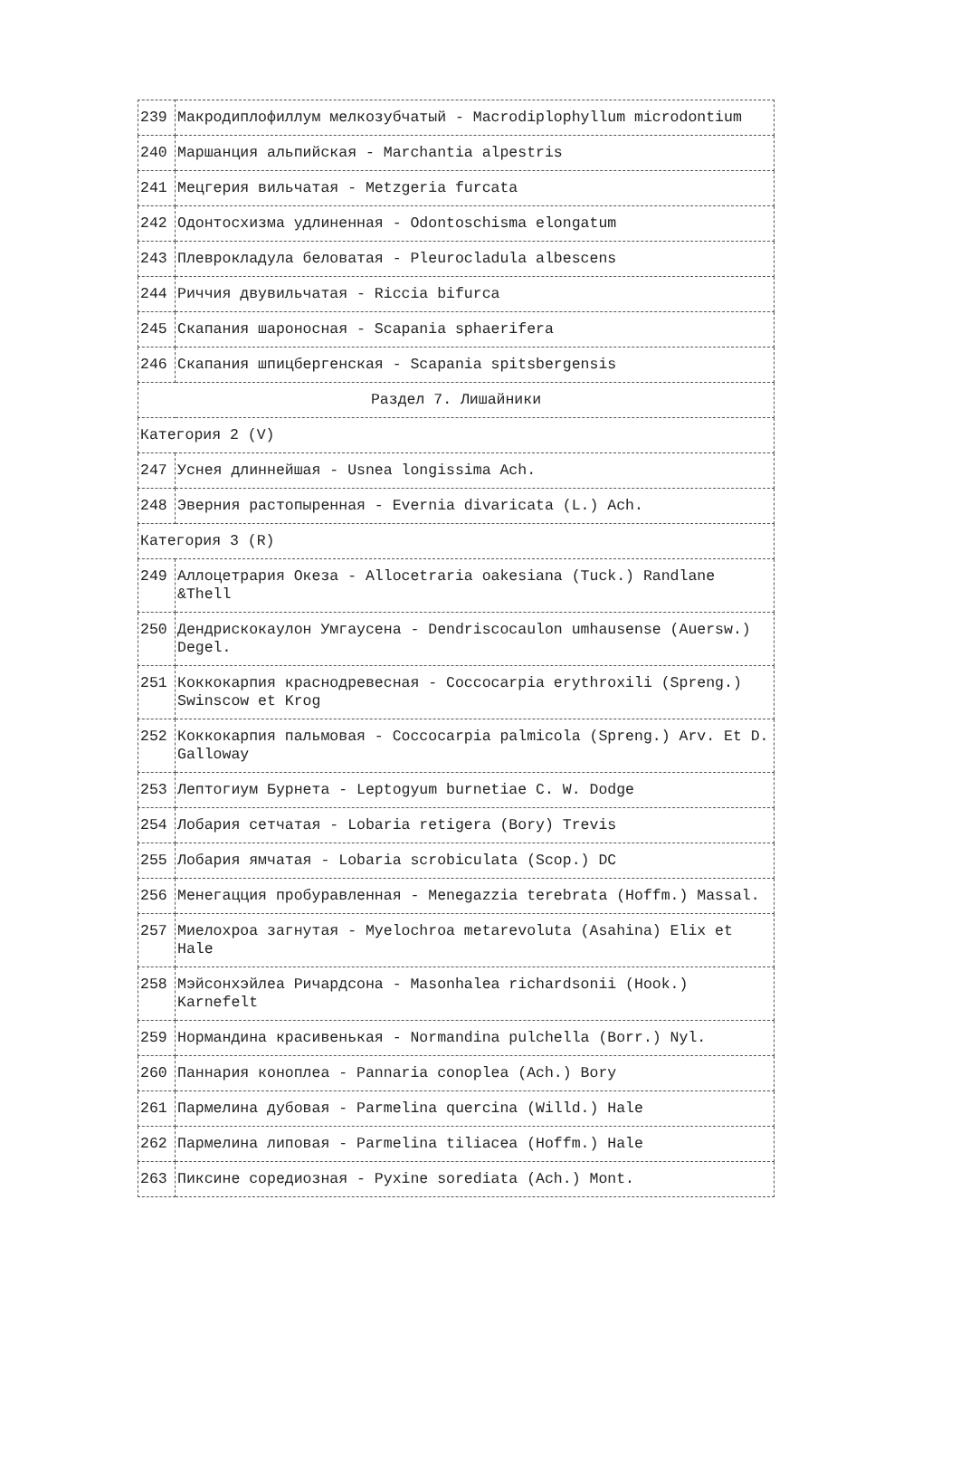| 239 | Макродиплофиллум мелкозубчатый - Macrodiplophyllum microdontium |
| 240 | Маршанция альпийская - Marchantia alpestris |
| 241 | Мецгерия вильчатая - Metzgeria furcata |
| 242 | Одонтосхизма удлиненная - Odontoschisma elongatum |
| 243 | Плеврокладула беловатая - Pleurocladula albescens |
| 244 | Риччия двувильчатая - Riccia bifurca |
| 245 | Скапания шароносная - Scapania sphaerifera |
| 246 | Скапания шпицбергенская - Scapania spitsbergensis |
| Раздел 7. Лишайники | |
| Категория 2 (V) | |
| 247 | Уснея длиннейшая - Usnea longissima Ach. |
| 248 | Эверния растопыренная - Evernia divaricata (L.) Ach. |
| Категория 3 (R) | |
| 249 | Аллоцетрария Океза - Allocetraria oakesiana (Tuck.) Randlane &Thell |
| 250 | Дендрискокаулон Умгаусена - Dendriscocaulon umhausense (Auersw.) Degel. |
| 251 | Коккокарпия краснодревесная - Coccocarpia erythroxili (Spreng.) Swinscow et Krog |
| 252 | Коккокарпия пальмовая - Coccocarpia palmicola (Spreng.) Arv. Et D. Galloway |
| 253 | Лептогиум Бурнета - Leptogyum burnetiae C. W. Dodge |
| 254 | Лобария сетчатая - Lobaria retigera (Bory) Trevis |
| 255 | Лобария ямчатая - Lobaria scrobiculata (Scop.) DC |
| 256 | Менегацция пробуравленная - Menegazzia terebrata (Hoffm.) Massal. |
| 257 | Миелохроа загнутая - Myelochroa metarevoluta (Asahina) Elix et Hale |
| 258 | Мэйсонхэйлеа Ричардсона - Masonhalea richardsonii (Hook.) Karnefelt |
| 259 | Нормандина красивенькая - Normandina pulchella (Borr.) Nyl. |
| 260 | Паннария коноплеа - Pannaria conoplea (Ach.) Bory |
| 261 | Пармелина дубовая - Parmelina quercina (Willd.) Hale |
| 262 | Пармелина липовая - Parmelina tiliacea (Hoffm.) Hale |
| 263 | Пиксине соредиозная - Pyxine sorediata (Ach.) Mont. |